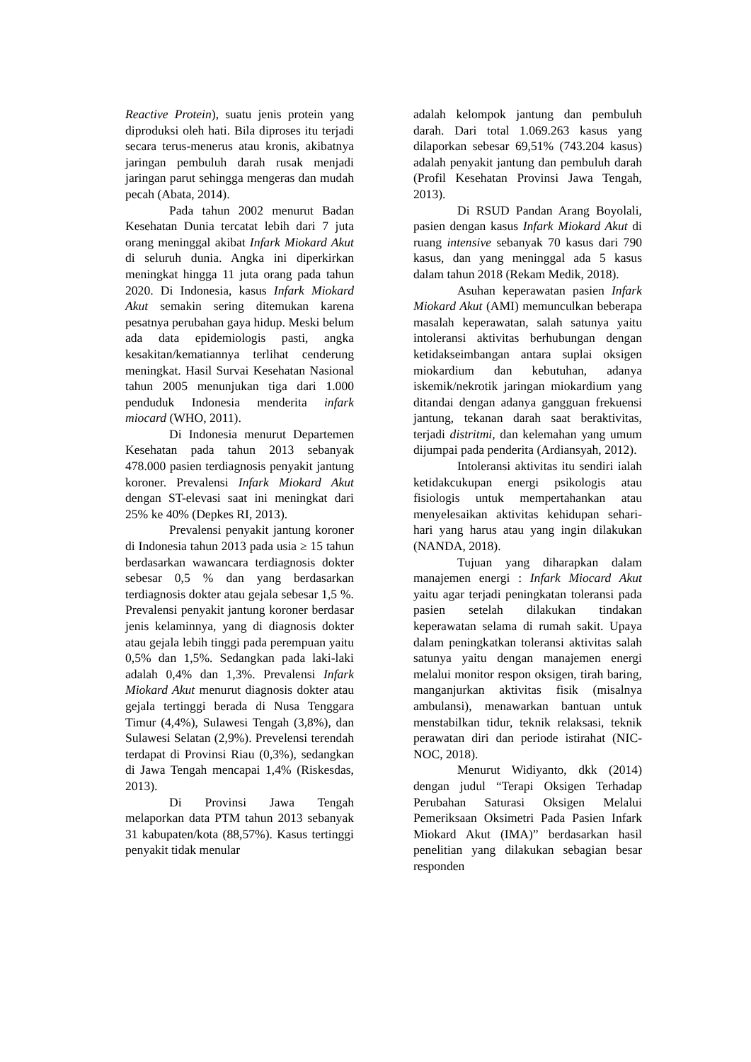Reactive Protein), suatu jenis protein yang diproduksi oleh hati. Bila diproses itu terjadi secara terus-menerus atau kronis, akibatnya jaringan pembuluh darah rusak menjadi jaringan parut sehingga mengeras dan mudah pecah (Abata, 2014).
Pada tahun 2002 menurut Badan Kesehatan Dunia tercatat lebih dari 7 juta orang meninggal akibat Infark Miokard Akut di seluruh dunia. Angka ini diperkirkan meningkat hingga 11 juta orang pada tahun 2020. Di Indonesia, kasus Infark Miokard Akut semakin sering ditemukan karena pesatnya perubahan gaya hidup. Meski belum ada data epidemiologis pasti, angka kesakitan/kematiannya terlihat cenderung meningkat. Hasil Survai Kesehatan Nasional tahun 2005 menunjukan tiga dari 1.000 penduduk Indonesia menderita infark miocard (WHO, 2011).
Di Indonesia menurut Departemen Kesehatan pada tahun 2013 sebanyak 478.000 pasien terdiagnosis penyakit jantung koroner. Prevalensi Infark Miokard Akut dengan ST-elevasi saat ini meningkat dari 25% ke 40% (Depkes RI, 2013).
Prevalensi penyakit jantung koroner di Indonesia tahun 2013 pada usia ≥ 15 tahun berdasarkan wawancara terdiagnosis dokter sebesar 0,5 % dan yang berdasarkan terdiagnosis dokter atau gejala sebesar 1,5 %. Prevalensi penyakit jantung koroner berdasar jenis kelaminnya, yang di diagnosis dokter atau gejala lebih tinggi pada perempuan yaitu 0,5% dan 1,5%. Sedangkan pada laki-laki adalah 0,4% dan 1,3%. Prevalensi Infark Miokard Akut menurut diagnosis dokter atau gejala tertinggi berada di Nusa Tenggara Timur (4,4%), Sulawesi Tengah (3,8%), dan Sulawesi Selatan (2,9%). Prevelensi terendah terdapat di Provinsi Riau (0,3%), sedangkan di Jawa Tengah mencapai 1,4% (Riskesdas, 2013).
Di Provinsi Jawa Tengah melaporkan data PTM tahun 2013 sebanyak 31 kabupaten/kota (88,57%). Kasus tertinggi penyakit tidak menular
adalah kelompok jantung dan pembuluh darah. Dari total 1.069.263 kasus yang dilaporkan sebesar 69,51% (743.204 kasus) adalah penyakit jantung dan pembuluh darah (Profil Kesehatan Provinsi Jawa Tengah, 2013).
Di RSUD Pandan Arang Boyolali, pasien dengan kasus Infark Miokard Akut di ruang intensive sebanyak 70 kasus dari 790 kasus, dan yang meninggal ada 5 kasus dalam tahun 2018 (Rekam Medik, 2018).
Asuhan keperawatan pasien Infark Miokard Akut (AMI) memunculkan beberapa masalah keperawatan, salah satunya yaitu intoleransi aktivitas berhubungan dengan ketidakseimbangan antara suplai oksigen miokardium dan kebutuhan, adanya iskemik/nekrotik jaringan miokardium yang ditandai dengan adanya gangguan frekuensi jantung, tekanan darah saat beraktivitas, terjadi distritmi, dan kelemahan yang umum dijumpai pada penderita (Ardiansyah, 2012).
Intoleransi aktivitas itu sendiri ialah ketidakcukupan energi psikologis atau fisiologis untuk mempertahankan atau menyelesaikan aktivitas kehidupan sehari-hari yang harus atau yang ingin dilakukan (NANDA, 2018).
Tujuan yang diharapkan dalam manajemen energi : Infark Miocard Akut yaitu agar terjadi peningkatan toleransi pada pasien setelah dilakukan tindakan keperawatan selama di rumah sakit. Upaya dalam peningkatkan toleransi aktivitas salah satunya yaitu dengan manajemen energi melalui monitor respon oksigen, tirah baring, manganjurkan aktivitas fisik (misalnya ambulansi), menawarkan bantuan untuk menstabilkan tidur, teknik relaksasi, teknik perawatan diri dan periode istirahat (NIC-NOC, 2018).
Menurut Widiyanto, dkk (2014) dengan judul “Terapi Oksigen Terhadap Perubahan Saturasi Oksigen Melalui Pemeriksaan Oksimetri Pada Pasien Infark Miokard Akut (IMA)” berdasarkan hasil penelitian yang dilakukan sebagian besar responden